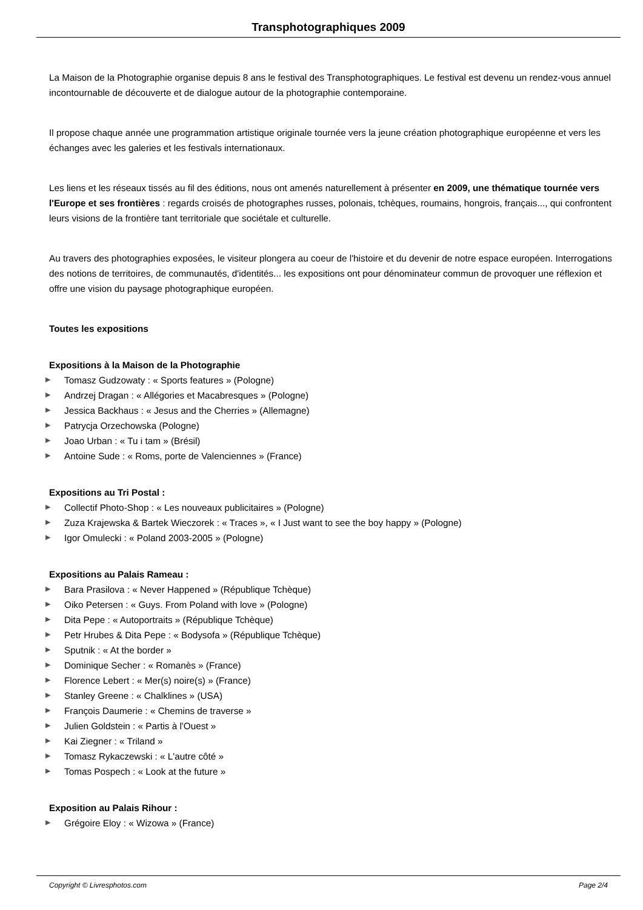Transphotographiques 2009
La Maison de la Photographie organise depuis 8 ans le festival des Transphotographiques. Le festival est devenu un rendez-vous annuel incontournable de découverte et de dialogue autour de la photographie contemporaine.
Il propose chaque année une programmation artistique originale tournée vers la jeune création photographique européenne et vers les échanges avec les galeries et les festivals internationaux.
Les liens et les réseaux tissés au fil des éditions, nous ont amenés naturellement à présenter en 2009, une thématique tournée vers l'Europe et ses frontières : regards croisés de photographes russes, polonais, tchèques, roumains, hongrois, français..., qui confrontent leurs visions de la frontière tant territoriale que sociétale et culturelle.
Au travers des photographies exposées, le visiteur plongera au coeur de l'histoire et du devenir de notre espace européen. Interrogations des notions de territoires, de communautés, d'identités... les expositions ont pour dénominateur commun de provoquer une réflexion et offre une vision du paysage photographique européen.
Toutes les expositions
Expositions à la Maison de la Photographie
▶ Tomasz Gudzowaty : « Sports features » (Pologne)
▶ Andrzej Dragan : « Allégories et Macabresques » (Pologne)
▶ Jessica Backhaus : « Jesus and the Cherries » (Allemagne)
▶ Patrycja Orzechowska (Pologne)
▶ Joao Urban : « Tu i tam » (Brésil)
▶ Antoine Sude : « Roms, porte de Valenciennes » (France)
Expositions au Tri Postal :
▶ Collectif Photo-Shop : « Les nouveaux publicitaires » (Pologne)
▶ Zuza Krajewska & Bartek Wieczorek : « Traces », « I Just want to see the boy happy » (Pologne)
▶ Igor Omulecki : « Poland 2003-2005 » (Pologne)
Expositions au Palais Rameau :
▶ Bara Prasilova : « Never Happened » (République Tchèque)
▶ Oiko Petersen : « Guys. From Poland with love » (Pologne)
▶ Dita Pepe : « Autoportraits » (République Tchèque)
▶ Petr Hrubes & Dita Pepe : « Bodysofa » (République Tchèque)
▶ Sputnik : « At the border »
▶ Dominique Secher : « Romanès » (France)
▶ Florence Lebert : « Mer(s) noire(s) » (France)
▶ Stanley Greene : « Chalklines » (USA)
▶ François Daumerie : « Chemins de traverse »
▶ Julien Goldstein : « Partis à l'Ouest »
▶ Kai Ziegner : « Triland »
▶ Tomasz Rykaczewski : « L'autre côté »
▶ Tomas Pospech : « Look at the future »
Exposition au Palais Rihour :
▶ Grégoire Eloy : « Wizowa » (France)
Copyright © Livresphotos.com Page 2/4